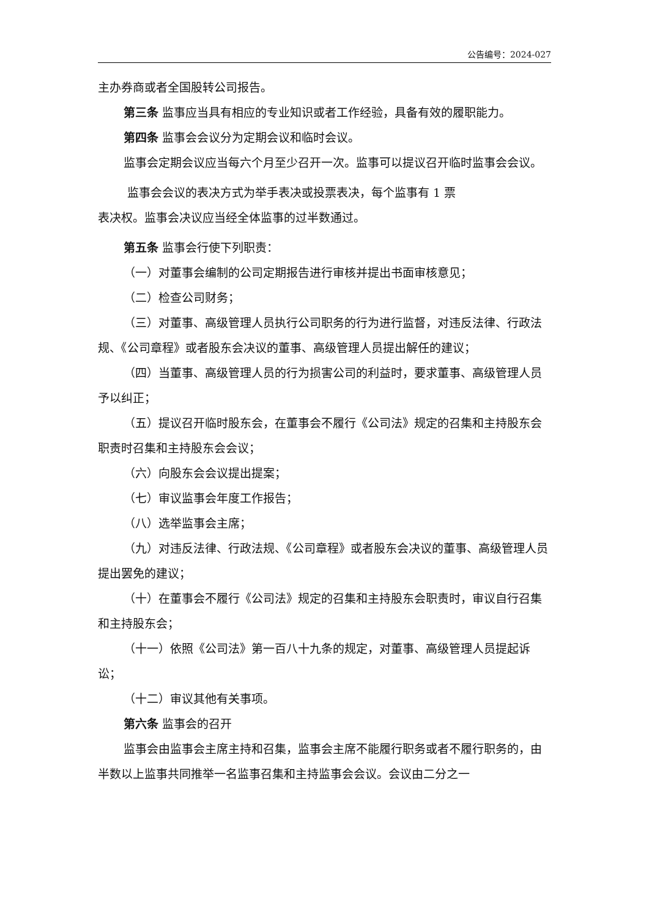公告编号：2024-027
主办券商或者全国股转公司报告。
第三条 监事应当具有相应的专业知识或者工作经验，具备有效的履职能力。
第四条 监事会会议分为定期会议和临时会议。
监事会定期会议应当每六个月至少召开一次。监事可以提议召开临时监事会会议。
监事会会议的表决方式为举手表决或投票表决，每个监事有 1 票
表决权。监事会决议应当经全体监事的过半数通过。
第五条 监事会行使下列职责：
（一）对董事会编制的公司定期报告进行审核并提出书面审核意见；
（二）检查公司财务；
（三）对董事、高级管理人员执行公司职务的行为进行监督，对违反法律、行政法规、《公司章程》或者股东会决议的董事、高级管理人员提出解任的建议；
（四）当董事、高级管理人员的行为损害公司的利益时，要求董事、高级管理人员予以纠正；
（五）提议召开临时股东会，在董事会不履行《公司法》规定的召集和主持股东会职责时召集和主持股东会会议；
（六）向股东会会议提出提案；
（七）审议监事会年度工作报告；
（八）选举监事会主席；
（九）对违反法律、行政法规、《公司章程》或者股东会决议的董事、高级管理人员提出罢免的建议；
（十）在董事会不履行《公司法》规定的召集和主持股东会职责时，审议自行召集和主持股东会；
（十一）依照《公司法》第一百八十九条的规定，对董事、高级管理人员提起诉讼；
（十二）审议其他有关事项。
第六条 监事会的召开
监事会由监事会主席主持和召集，监事会主席不能履行职务或者不履行职务的，由半数以上监事共同推举一名监事召集和主持监事会会议。会议由二分之一